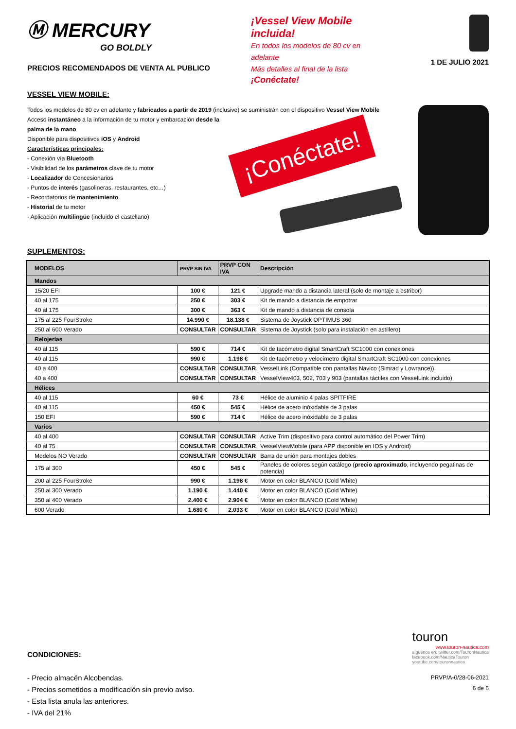Ⓜ MERCURY
GO BOLDLY
PRECIOS RECOMENDADOS DE VENTA AL PUBLICO
¡Vessel View Mobile incluida!
En todos los modelos de 80 cv en adelante
Más detalles al final de la lista
¡Conéctate!
1 DE JULIO 2021
VESSEL VIEW MOBILE:
Todos los modelos de 80 cv en adelante y fabricados a partir de 2019 (inclusive) se suministrán con el dispositivo Vessel View Mobile
Acceso instantáneo a la información de tu motor y embarcación desde la palma de la mano
Disponible para dispositivos iOS y Android
Características principales:
- Conexión vía Bluetooth
- Visibilidad de los parámetros clave de tu motor
- Localizador de Concesionarios
- Puntos de interés (gasolineras, restaurantes, etc…)
- Recordatorios de mantenimiento
- Historial de tu motor
- Aplicación multilingüe (incluido el castellano)
¡Conéctate!
SUPLEMENTOS:
| MODELOS | PRVP SIN IVA | PRVP CON IVA | Descripción |
| --- | --- | --- | --- |
| Mandos | | | |
| 15/20 EFI | 100 € | 121 € | Upgrade mando a distancia lateral (solo de montaje a estribor) |
| 40 al 175 | 250 € | 303 € | Kit de mando a distancia de empotrar |
| 40 al 175 | 300 € | 363 € | Kit de mando a distancia de consola |
| 175 al 225 FourStroke | 14.990 € | 18.138 € | Sistema de Joystick OPTIMUS 360 |
| 250 al 600 Verado | CONSULTAR | CONSULTAR | Sistema de Joystick (solo para instalación en astillero) |
| Relojerías | | | |
| 40 al 115 | 590 € | 714 € | Kit de tacómetro digital SmartCraft SC1000 con conexiones |
| 40 al 115 | 990 € | 1.198 € | Kit de tacómetro y velocímetro digital SmartCraft SC1000 con conexiones |
| 40 a 400 | CONSULTAR | CONSULTAR | VesselLink (Compatible con pantallas Navico (Simrad y Lowrance)) |
| 40 a 400 | CONSULTAR | CONSULTAR | VesselView403, 502, 703 y 903 (pantallas táctiles con VesselLink incluido) |
| Hélices | | | |
| 40 al 115 | 60 € | 73 € | Hélice de aluminio 4 palas SPITFIRE |
| 40 al 115 | 450 € | 545 € | Hélice de acero inóxidable de 3 palas |
| 150 EFI | 590 € | 714 € | Hélice de acero inóxidable de 3 palas |
| Varios | | | |
| 40 al 400 | CONSULTAR | CONSULTAR | Active Trim (dispositivo para control automático del Power Trim) |
| 40 al 75 | CONSULTAR | CONSULTAR | VesselViewMobile (para APP disponible en IOS y Android) |
| Modelos NO Verado | CONSULTAR | CONSULTAR | Barra de unión para montajes dobles |
| 175 al 300 | 450 € | 545 € | Paneles de colores según catálogo ( precio aproximado , incluyendo pegatinas de potencia) |
| 200 al 225 FourStroke | 990 € | 1.198 € | Motor en color BLANCO (Cold White) |
| 250 al 300 Verado | 1.190 € | 1.440 € | Motor en color BLANCO (Cold White) |
| 350 al 400 Verado | 2.400 € | 2.904 € | Motor en color BLANCO (Cold White) |
| 600 Verado | 1.680 € | 2.033 € | Motor en color BLANCO (Cold White) |
CONDICIONES:
- Precio almacén Alcobendas.
- Precios sometidos a modificación sin previo aviso.
- Esta lista anula las anteriores.
- IVA del 21%
touron
www.touron-nautica.com
síguenos en: twitter.com/TouronNautica
facebook.com/NauticaTouron
youtube.com/touronnautica
PRVP/A-0/28-06-2021
6 de 6